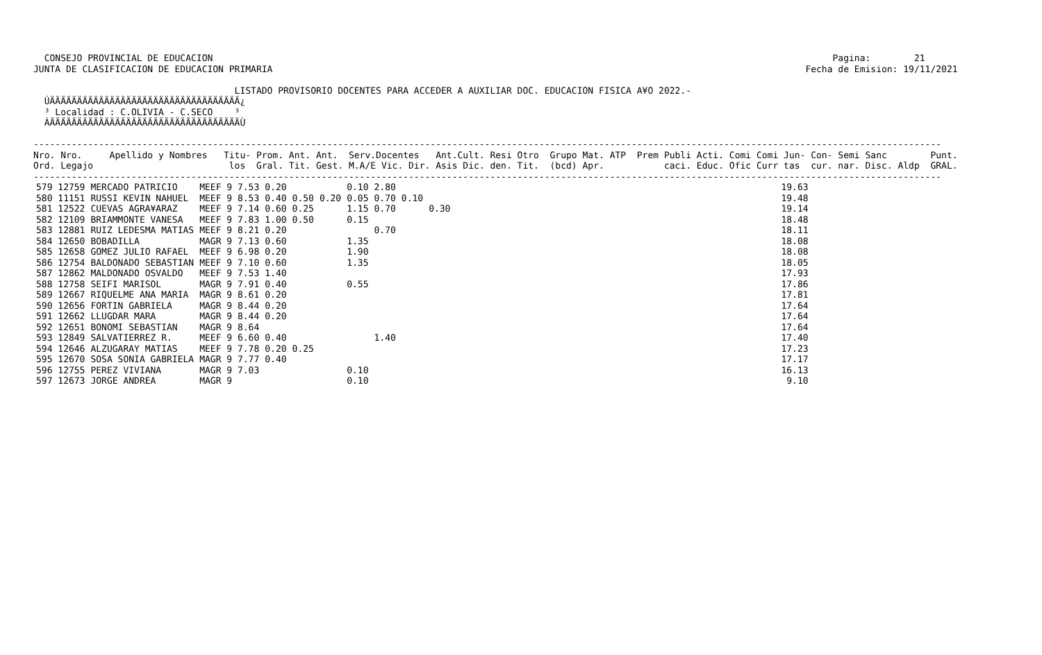CONSEJO PROVINCIAL DE EDUCACION                                                                                                                  Pagina:        21
JUNTA DE CLASIFICACION DE EDUCACION PRIMARIA                                                                                                  Fecha de Emision: 19/11/2021

                                     LISTADO PROVISORIO DOCENTES PARA ACCEDER A AUXILIAR DOC. EDUCACION FISICA A¥O 2022.-
  ÚÄÄÄÄÄÄÄÄÄÄÄÄÄÄÄÄÄÄÄÄÄÄÄÄÄÄÄÄÄÄÄÄÄÄÄ¿
  ³ Localidad : C.OLIVIA - C.SECO    ³
  ÀÄÄÄÄÄÄÄÄÄÄÄÄÄÄÄÄÄÄÄÄÄÄÄÄÄÄÄÄÄÄÄÄÄÄÄÙ

-----------------------------------------------------------------------------------------------------------------------------------------------------------------------
Nro. Nro.     Apellido y Nombres   Titu- Prom. Ant. Ant.  Serv.Docentes   Ant.Cult. Resi Otro  Grupo Mat. ATP  Prem Publi Acti. Comi Comi Jun- Con- Semi Sanc        Punt.
Ord. Legajo                         los  Gral. Tit. Gest. M.A/E Vic. Dir. Asis Dic. den. Tit.  (bcd) Apr.           caci. Educ. Ofic Curr tas  cur. nar. Disc. Aldp  GRAL.
-----------------------------------------------------------------------------------------------------------------------------------------------------------------------
| 579 12759 | MERCADO PATRICIO | MEEF 9 7.53 | 0.20 | | | 0.10 | 2.80 | | | | 19.63 |
| 580 11151 | RUSSI KEVIN NAHUEL | MEEF 9 8.53 | 0.40 | 0.50 | 0.20 | 0.05 | 0.70 | 0.10 | | | 19.48 |
| 581 12522 | CUEVAS AGRA¥ARAZ | MEEF 9 7.14 | 0.60 | 0.25 | | 1.15 | 0.70 | | 0.30 | | 19.14 |
| 582 12109 | BRIAMMONTE VANESA | MEEF 9 7.83 | 1.00 | 0.50 | | 0.15 | | | | | 18.48 |
| 583 12881 | RUIZ LEDESMA MATIAS | MEEF 9 8.21 | 0.20 | | | | 0.70 | | | | 18.11 |
| 584 12650 | BOBADILLA | MAGR 9 7.13 | 0.60 | | | 1.35 | | | | | 18.08 |
| 585 12658 | GOMEZ JULIO RAFAEL | MEEF 9 6.98 | 0.20 | | | 1.90 | | | | | 18.08 |
| 586 12754 | BALDONADO SEBASTIAN | MEEF 9 7.10 | 0.60 | | | 1.35 | | | | | 18.05 |
| 587 12862 | MALDONADO OSVALDO | MEEF 9 7.53 | 1.40 | | | | | | | | 17.93 |
| 588 12758 | SEIFI MARISOL | MAGR 9 7.91 | 0.40 | | | 0.55 | | | | | 17.86 |
| 589 12667 | RIQUELME ANA MARIA | MAGR 9 8.61 | 0.20 | | | | | | | | 17.81 |
| 590 12656 | FORTIN GABRIELA | MAGR 9 8.44 | 0.20 | | | | | | | | 17.64 |
| 591 12662 | LLUGDAR MARA | MAGR 9 8.44 | 0.20 | | | | | | | | 17.64 |
| 592 12651 | BONOMI SEBASTIAN | MAGR 9 8.64 | | | | | | | | | 17.64 |
| 593 12849 | SALVATIERREZ R. | MEEF 9 6.60 | 0.40 | | | | 1.40 | | | | 17.40 |
| 594 12646 | ALZUGARAY MATIAS | MEEF 9 7.78 | 0.20 | 0.25 | | | | | | | 17.23 |
| 595 12670 | SOSA SONIA GABRIELA | MAGR 9 7.77 | 0.40 | | | | | | | | 17.17 |
| 596 12755 | PEREZ VIVIANA | MAGR 9 7.03 | | | | 0.10 | | | | | 16.13 |
| 597 12673 | JORGE ANDREA | MAGR 9 | | | | 0.10 | | | | | 9.10 |